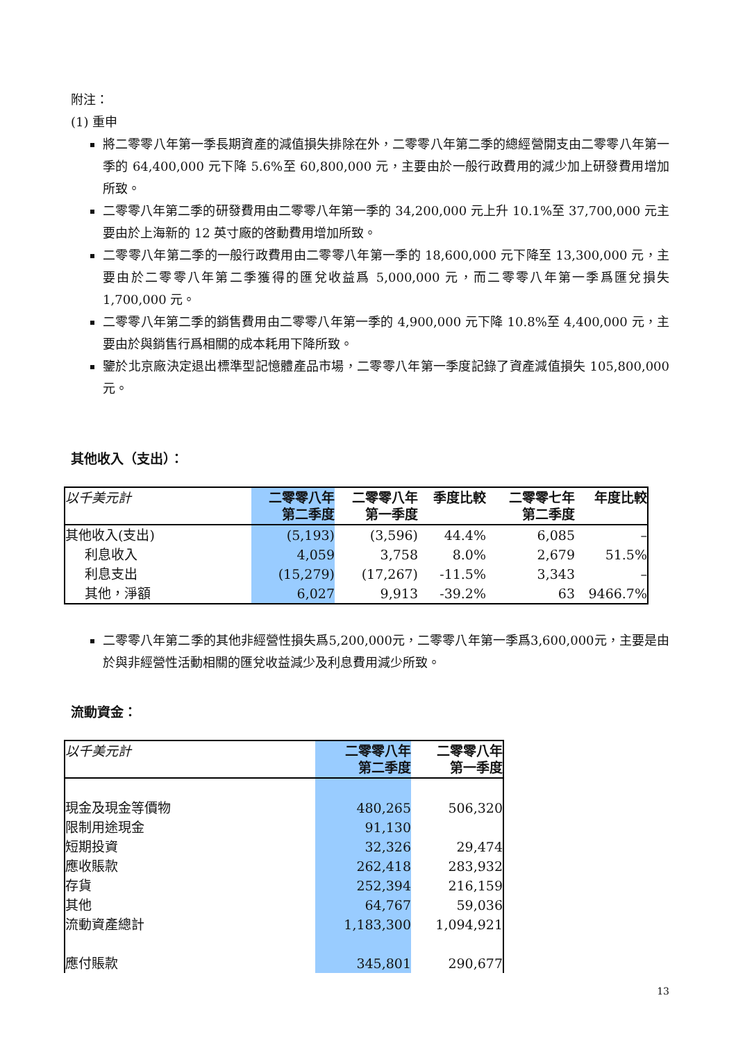附注：
(1) 重申
將二零零八年第一季長期資產的減值損失排除在外，二零零八年第二季的總經營開支由二零零八年第一季的 64,400,000 元下降 5.6%至 60,800,000 元，主要由於一般行政費用的減少加上研發費用增加所致。
二零零八年第二季的研發費用由二零零八年第一季的 34,200,000 元上升 10.1%至 37,700,000 元主要由於上海新的 12 英寸廠的啓動費用增加所致。
二零零八年第二季的一般行政費用由二零零八年第一季的 18,600,000 元下降至 13,300,000 元，主要由於二零零八年第二季獲得的匯兌收益爲 5,000,000 元，而二零零八年第一季爲匯兌損失 1,700,000 元。
二零零八年第二季的銷售費用由二零零八年第一季的 4,900,000 元下降 10.8%至 4,400,000 元，主要由於與銷售行爲相關的成本耗用下降所致。
鑒於北京廠決定退出標準型記憶體產品市場，二零零八年第一季度記錄了資產減值損失 105,800,000 元。
其他收入（支出）：
| 以千美元計 | 二零零八年 第二季度 | 二零零八年 第一季度 | 季度比較 | 二零零七年 第二季度 | 年度比較 |
| 其他收入(支出) | (5,193) | (3,596) | 44.4% | 6,085 | – |
| 利息收入 | 4,059 | 3,758 | 8.0% | 2,679 | 51.5% |
| 利息支出 | (15,279) | (17,267) | -11.5% | 3,343 | – |
| 其他，淨額 | 6,027 | 9,913 | -39.2% | 63 | 9466.7% |
二零零八年第二季的其他非經營性損失爲5,200,000元，二零零八年第一季爲3,600,000元，主要是由於與非經營性活動相關的匯兌收益減少及利息費用減少所致。
流動資金：
| 以千美元計 | 二零零八年 第二季度 | 二零零八年 第一季度 |
| 現金及現金等價物 | 480,265 | 506,320 |
| 限制用途現金 | 91,130 | |
| 短期投資 | 32,326 | 29,474 |
| 應收賬款 | 262,418 | 283,932 |
| 存貨 | 252,394 | 216,159 |
| 其他 | 64,767 | 59,036 |
| 流動資產總計 | 1,183,300 | 1,094,921 |
| 應付賬款 | 345,801 | 290,677 |
13